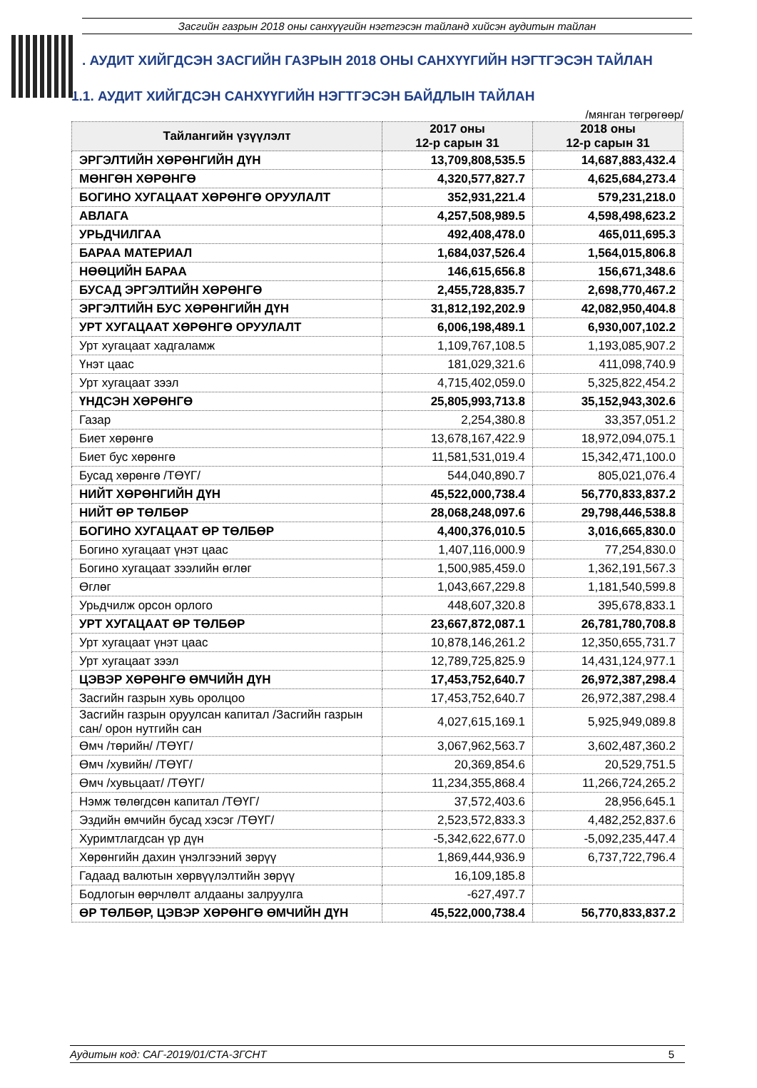Засгийн газрын 2018 оны санхүүгийн нэгтгэсэн тайланд хийсэн аудитын тайлан
. АУДИТ ХИЙГДСЭН ЗАСГИЙН ГАЗРЫН 2018 ОНЫ САНХҮҮГИЙН НЭГТГЭСЭН ТАЙЛАН
1.1. АУДИТ ХИЙГДСЭН САНХҮҮГИЙН НЭГТГЭСЭН БАЙДЛЫН ТАЙЛАН
/мянган төгрөгөөр/
| Тайлангийн үзүүлэлт | 2017 оны 12-р сарын 31 | 2018 оны 12-р сарын 31 |
| --- | --- | --- |
| ЭРГЭЛТИЙН ХӨРӨНГИЙН ДҮН | 13,709,808,535.5 | 14,687,883,432.4 |
| МӨНГӨН ХӨРӨНГӨ | 4,320,577,827.7 | 4,625,684,273.4 |
| БОГИНО ХУГАЦААТ ХӨРӨНГӨ ОРУУЛАЛТ | 352,931,221.4 | 579,231,218.0 |
| АВЛАГА | 4,257,508,989.5 | 4,598,498,623.2 |
| УРЬДЧИЛГАА | 492,408,478.0 | 465,011,695.3 |
| БАРАА МАТЕРИАЛ | 1,684,037,526.4 | 1,564,015,806.8 |
| НӨӨЦИЙН БАРАА | 146,615,656.8 | 156,671,348.6 |
| БУСАД ЭРГЭЛТИЙН ХӨРӨНГӨ | 2,455,728,835.7 | 2,698,770,467.2 |
| ЭРГЭЛТИЙН БУС ХӨРӨНГИЙН ДҮН | 31,812,192,202.9 | 42,082,950,404.8 |
| УРТ ХУГАЦААТ ХӨРӨНГӨ ОРУУЛАЛТ | 6,006,198,489.1 | 6,930,007,102.2 |
| Урт хугацаат хадгаламж | 1,109,767,108.5 | 1,193,085,907.2 |
| Үнэт цаас | 181,029,321.6 | 411,098,740.9 |
| Урт хугацаат зээл | 4,715,402,059.0 | 5,325,822,454.2 |
| ҮНДСЭН ХӨРӨНГӨ | 25,805,993,713.8 | 35,152,943,302.6 |
| Газар | 2,254,380.8 | 33,357,051.2 |
| Биет хөрөнгө | 13,678,167,422.9 | 18,972,094,075.1 |
| Биет бус хөрөнгө | 11,581,531,019.4 | 15,342,471,100.0 |
| Бусад хөрөнгө /ТӨҮГ/ | 544,040,890.7 | 805,021,076.4 |
| НИЙТ ХӨРӨНГИЙН ДҮН | 45,522,000,738.4 | 56,770,833,837.2 |
| НИЙТ ӨР ТӨЛБӨР | 28,068,248,097.6 | 29,798,446,538.8 |
| БОГИНО ХУГАЦААТ ӨР ТӨЛБӨР | 4,400,376,010.5 | 3,016,665,830.0 |
| Богино хугацаат үнэт цаас | 1,407,116,000.9 | 77,254,830.0 |
| Богино хугацаат зээлийн өглөг | 1,500,985,459.0 | 1,362,191,567.3 |
| Өглөг | 1,043,667,229.8 | 1,181,540,599.8 |
| Урьдчилж орсон орлого | 448,607,320.8 | 395,678,833.1 |
| УРТ ХУГАЦААТ ӨР ТӨЛБӨР | 23,667,872,087.1 | 26,781,780,708.8 |
| Урт хугацаат үнэт цаас | 10,878,146,261.2 | 12,350,655,731.7 |
| Урт хугацаат зээл | 12,789,725,825.9 | 14,431,124,977.1 |
| ЦЭВЭР ХӨРӨНГӨ ӨМЧИЙН ДҮН | 17,453,752,640.7 | 26,972,387,298.4 |
| Засгийн газрын хувь оролцоо | 17,453,752,640.7 | 26,972,387,298.4 |
| Засгийн газрын оруулсан капитал /Засгийн газрын сан/ орон нутгийн сан | 4,027,615,169.1 | 5,925,949,089.8 |
| Өмч /төрийн/ /ТӨҮГ/ | 3,067,962,563.7 | 3,602,487,360.2 |
| Өмч /хувийн/ /ТӨҮГ/ | 20,369,854.6 | 20,529,751.5 |
| Өмч /хувьцаат/ /ТӨҮГ/ | 11,234,355,868.4 | 11,266,724,265.2 |
| Нэмж төлөгдсөн капитал /ТӨҮГ/ | 37,572,403.6 | 28,956,645.1 |
| Эздийн өмчийн бусад хэсэг /ТӨҮГ/ | 2,523,572,833.3 | 4,482,252,837.6 |
| Хуримтлагдсан үр дүн | -5,342,622,677.0 | -5,092,235,447.4 |
| Хөрөнгийн дахин үнэлгээний зөрүү | 1,869,444,936.9 | 6,737,722,796.4 |
| Гадаад валютын хөрвүүлэлтийн зөрүү | 16,109,185.8 | |
| Бодлогын өөрчлөлт алдааны залруулга | -627,497.7 | |
| ӨР ТӨЛБӨР, ЦЭВЭР ХӨРӨНГӨ ӨМЧИЙН ДҮН | 45,522,000,738.4 | 56,770,833,837.2 |
Аудитын код: САГ-2019/01/СТА-ЗГСНТ 5